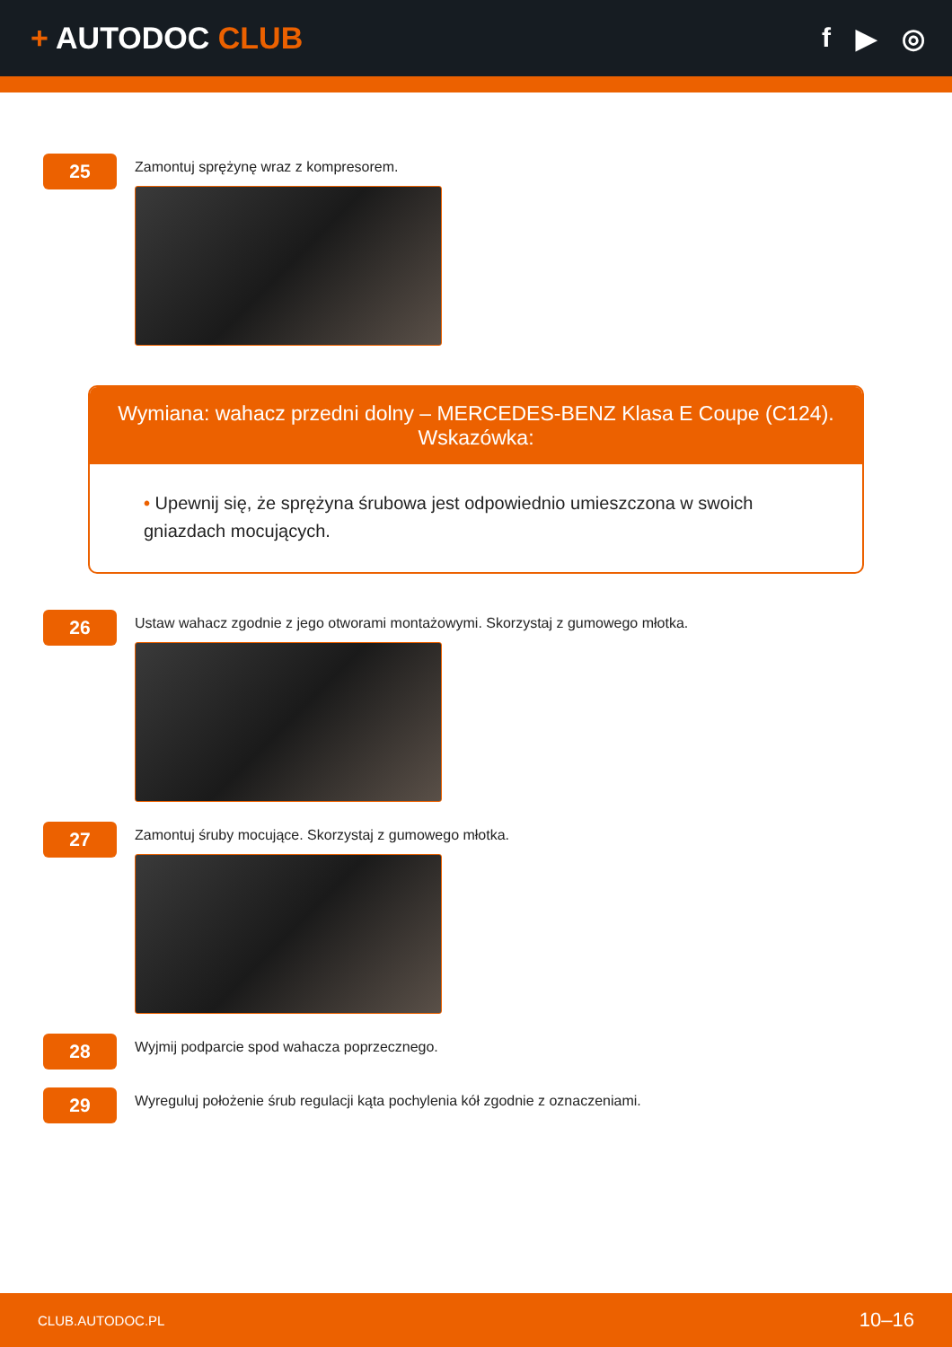+ AUTODOC CLUB f ▶ ◎
25
Zamontuj sprężynę wraz z kompresorem.
Wymiana: wahacz przedni dolny – MERCEDES-BENZ Klasa E Coupe (C124).
Wskazówka:
• Upewnij się, że sprężyna śrubowa jest odpowiednio umieszczona w swoich gniazdach mocujących.
26
Ustaw wahacz zgodnie z jego otworami montażowymi. Skorzystaj z gumowego młotka.
27
Zamontuj śruby mocujące. Skorzystaj z gumowego młotka.
28
Wyjmij podparcie spod wahacza poprzecznego.
29
Wyreguluj położenie śrub regulacji kąta pochylenia kół zgodnie z oznaczeniami.
CLUB.AUTODOC.PL 10–16